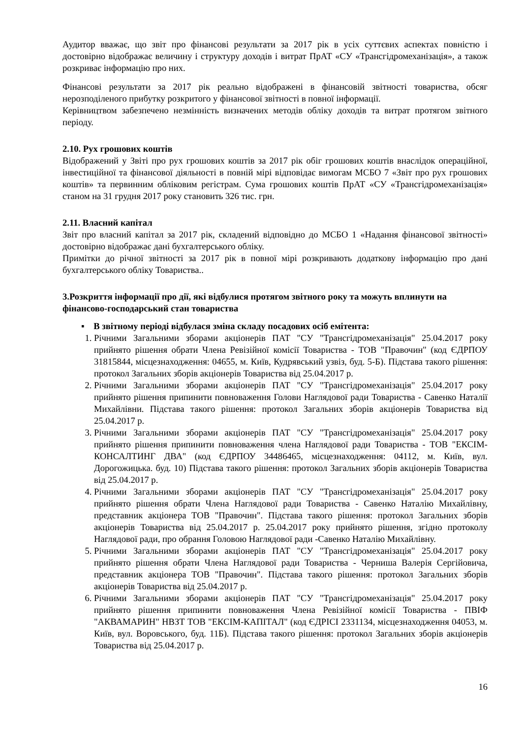Аудитор вважає, що звіт про фінансові результати за 2017 рік в усіх суттєвих аспектах повністю і достовірно відображає величину і структуру доходів і витрат ПрАТ «СУ «Трансгідромеханізація», а також розкриває інформацію про них.
Фінансові результати за 2017 рік реально відображені в фінансовій звітності товариства, обсяг нерозподіленого прибутку розкритого у фінансової звітності в повної інформації.
Керівництвом забезпечено незмінність визначених методів обліку доходів та витрат протягом звітного періоду.
2.10. Рух грошових коштів
Відображений у Звіті про рух грошових коштів за 2017 рік обіг грошових коштів внаслідок операційної, інвестиційної та фінансової діяльності в повній мірі відповідає вимогам МСБО 7 «Звіт про рух грошових коштів» та первинним обліковим регістрам. Сума грошових коштів ПрАТ «СУ «Трансгідромеханізація» станом на 31 грудня 2017 року становить 326 тис. грн.
2.11. Власний капітал
Звіт про власний капітал за 2017 рік, складений відповідно до МСБО 1 «Надання фінансової звітності» достовірно відображає дані бухгалтерського обліку.
Примітки до річної звітності за 2017 рік в повної мірі розкривають додаткову інформацію про дані бухгалтерського обліку Товариства..
3.Розкриття інформації про дії, які відбулися протягом звітного року та можуть вплинути на фінансово-господарський стан товариства
▪ В звітному періоді відбулася зміна складу посадових осіб емітента:
1. Річними Загальними зборами акціонерів ПАТ "СУ "Трансгідромеханізація" 25.04.2017 року прийнято рішення обрати Члена Ревізійної комісії Товариства - ТОВ "Правочин" (код ЄДРПОУ 31815844, місцезнаходження: 04655, м. Київ, Кудрявський узвіз, буд. 5-Б). Підстава такого рішення: протокол Загальних зборів акціонерів Товариства від 25.04.2017 р.
2. Річними Загальними зборами акціонерів ПАТ "СУ "Трансгідромеханізація" 25.04.2017 року прийнято рішення припинити повноваження Голови Наглядової ради Товариства - Савенко Наталії Михайлівни. Підстава такого рішення: протокол Загальних зборів акціонерів Товариства від 25.04.2017 р.
3. Річними Загальними зборами акціонерів ПАТ "СУ "Трансгідромеханізація" 25.04.2017 року прийнято рішення припинити повноваження члена Наглядової ради Товариства - ТОВ "ЕКСІМ-КОНСАЛТИНГ ДВА" (код ЄДРПОУ 34486465, місцезнаходження: 04112, м. Київ, вул. Дорогожицька. буд. 10) Підстава такого рішення: протокол Загальних зборів акціонерів Товариства від 25.04.2017 р.
4. Річними Загальними зборами акціонерів ПАТ "СУ "Трансгідромеханізація" 25.04.2017 року прийнято рішення обрати Члена Наглядової ради Товариства - Савенко Наталію Михайлівну, представник акціонера ТОВ "Правочин". Підстава такого рішення: протокол Загальних зборів акціонерів Товариства від 25.04.2017 р. 25.04.2017 року прийнято рішення, згідно протоколу Наглядової ради, про обрання Головою Наглядової ради -Савенко Наталію Михайлівну.
5. Річними Загальними зборами акціонерів ПАТ "СУ "Трансгідромеханізація" 25.04.2017 року прийнято рішення обрати Члена Наглядової ради Товариства - Черниша Валерія Сергійовича, представник акціонера ТОВ "Правочин". Підстава такого рішення: протокол Загальних зборів акціонерів Товариства від 25.04.2017 р.
6. Річними Загальними зборами акціонерів ПАТ "СУ "Трансгідромеханізація" 25.04.2017 року прийнято рішення припинити повноваження Члена Ревізійної комісії Товариства - ПВІФ "АКВАМАРИН" НВЗТ ТОВ "ЕКСІМ-КАПІТАЛ" (код ЄДРІСІ 2331134, місцезнаходження 04053, м. Київ, вул. Воровського, буд. 11Б). Підстава такого рішення: протокол Загальних зборів акціонерів Товариства від 25.04.2017 р.
16